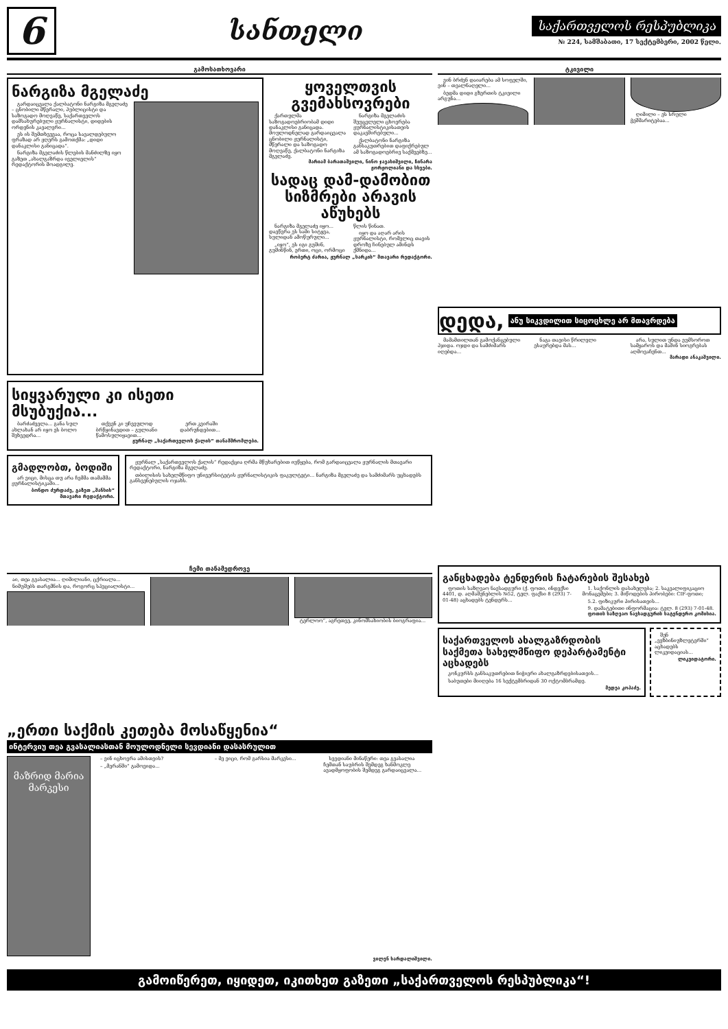6
სანთელი
საქართველოს რესპუბლიკა
№ 224, სამშაბათი, 17 სექტემბერი, 2002 წელი.
გამოსათხოვარი
ნარგიზა მგელაძე
გარდაიცვალა ქალბატონი ნარგიზა მგელაძე – ცნობილი მწერალი, პუბლიცისტი და საზოგადო მოღვაწე, საქართველოს დამსახურებული ჟურნალისტი, დიდების ორდენის კავალერი...
ეს ის შემთხვევაა, როცა სავალდებულო ფრაზად არ ჟღერს გამოთქმა: „დიდი დანაკლისი განიცადა“.
ნარგიზა მგელაძის წლების მანძილზე იყო გაზეთ „ახალგაზრდა იველიელის“ რედაქტორის მოადგილე.
ყოველთვის გვემახსოვრები
ქართულმა საზოგადოებრიობამ დიდი დანაკლისი განიცადა. მოულოდნელად გარდაიცვალა ცნობილი ჟურნალისტი, მწერალი და საზოგადო მოღვაწე, ქალბატონი ნარგიზა მგელაძე.
ნარგიზა მგელაძის შეუცვლელი ცხოვრება ჟურნალისტიკისათვის დაკავშირებული...
ქალბატონი ნარგიზა განსაკუთრებით დაფიქრებულ ამ საზოგადოებრივ საქმეებზე...
მარიამ ბარათაშვილი, ნინო ჯავახიშვილი, ჩინარა ჟორჟოლიანი და სხვები.
სადაც დამ-დამობით სიზმრები არავის აწუხებს
ნარგიზა მგელაძე იყო... დაეწერა ეს სამი სიტყვა, სულიდან ამოწურული...
„იყო“, ეს იგი გუშინ, გუშინწინ, ერთი, ოცი, ორმოცი წლის წინათ.
იყო და აღარ არის ჟურნალისტი, რომელიც თავის დროზე ჩინებულ ამინდს ქმნიდა...
რობერტ ძარია, ჟურნალ „სარკის“ მთავარი რედაქტორი.
სიყვარული კი ისეთი მსუბუქია...
ბარძაძეელა... განა სულ ახლახან არ იყო ეს ბოლო შეხვედრა...
თქვენ კი უჩვეულოდ ბრწყინავდით – გულიანი წამოსულიყავით...
ერთ კვირაში დაბრუნდებით...
ჟურნალ „საქართველოს ქალის“ თანამშრომლები.
გმადლობთ, ბოდიში
არ ვიცი, მისცა თუ არა ჩემმა თამამმა ჟურნალისტიკაში...
ბონდო ძურდაძე, გაზეთ „შანსის“ მთავარი რედაქტორი.
ჟურნალ „საქართველოს ქალის“ რედაქცია ღრმა მწუხარებით იუწყება, რომ გარდაიცვალა ჟურნალის მთავარი რედაქტორი, ნარგიზა მგელაძე.
თბილისის სახელმწიფო უნივერსიტეტის ჟურნალისტიკის ფაკულტეტი... ნარგიზა მგელაძე და სამძიმარს უცხადებს განსვენებულის ოჯახს.
ტკივილი
ვინ ბრძენ დაიარება ამ სოფელში, ვინ – თვალნაღელი...
ბედმა დიდი გზერთის ტკივილი არგუნა...
ღიმილი – ეს სრული ჭეშმარიტებაა...
დედა,
ანუ სიკვდილით სიცოცხლე არ მთავრდება
მამამთილთან გამოქანცებული პჯიდა. ოჯდი და სამძიმარს იღებდა...
ნაგა თავისი წრილელი ესაურებდა მას...
არა, სულით უნდა ეუმსოროთ სამყაროს და მაშინ სიოგრებას აღმოვაჩენთ...
მარადი ანაკაშვილი.
ჩემი თანამედროვე
აი, თეა გვასალია... ღიმილიანი, ცქრიალა...
ნიმუშებს თარგმნის და, როგორც სპეციალისტი...
ტერლოო“, აგრეთვე, კინომსახიობის ბიოგრაფია...
„ერთი საქმის კეთება მოსაწყენია“
ინტერვიუ თეა გვასალიასთან მოულოდნელი სევდიანი დასასრულით
მაზრიდ მარია მარკესი
– ვინ იცხოვრა ამისთვის?
– „მერანში“ გამოვიდა...
– მე ვიცი, რომ გარსია მარკესი...
სევდიანი მინაწერი: თეა გვასალია ჩემთან საუბრის შემდეგ ხანმოკლე ავადმყოფობის შემდეგ გარდაიცვალა...
ვილენ ხარდალიშვილი.
განცხადება ტენდერის ჩატარების შესახებ
ფოთის საზღვაო ნავსადგური (ქ. ფოთი, ინდექსი 4401, დ. აღმაშენებლის №52, ტელ. ფაქსი 8 (293) 7-01-48) აცხადებს ტენდერს...
1. საქონლის დასახელება; 2. საკვალიფიკაციო მონაცემები; 3. მიწოდების პირობები: CIF-ფოთი;
5.2. ფიზიკური პირისათვის...
9. დამატებითი ინფორმაცია: ტელ. 8 (293) 7-01-48.
ფოთის საზღვაო ნავსადგურის სატენდერო კომისია.
საქართველოს ახალგაზრდობის საქმეთა სახელმწიფო დეპარტამენტი აცხადებს
კონკურსს განსაკუთრებით ნიჭიერი ახალგაზრდებისათვის...
საბუთები მიიღება 16 სექტემბრიდან 30 ოქტომბრამდე.
მედეა კოპაძე.
შენ „ვეზბინიუზლეტერში“ აცხადებს ლიკვიდაციას...
ლიკვიდატორი.
გამოიწერეთ, იყიდეთ, იკითხეთ გაზეთი „საქართველოს რესპუბლიკა“!